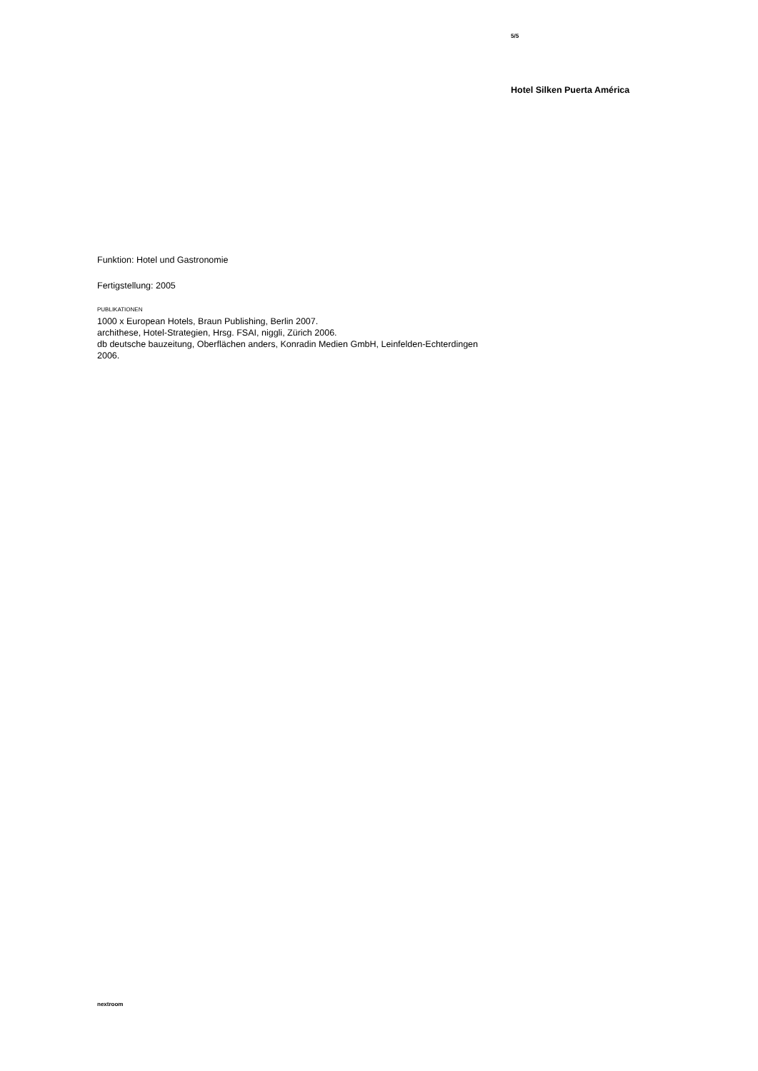5/5
Hotel Silken Puerta América
Funktion: Hotel und Gastronomie
Fertigstellung: 2005
PUBLIKATIONEN
1000 x European Hotels, Braun Publishing, Berlin 2007.
archithese, Hotel-Strategien, Hrsg. FSAI, niggli, Zürich 2006.
db deutsche bauzeitung, Oberflächen anders, Konradin Medien GmbH, Leinfelden-Echterdingen 2006.
nextroom